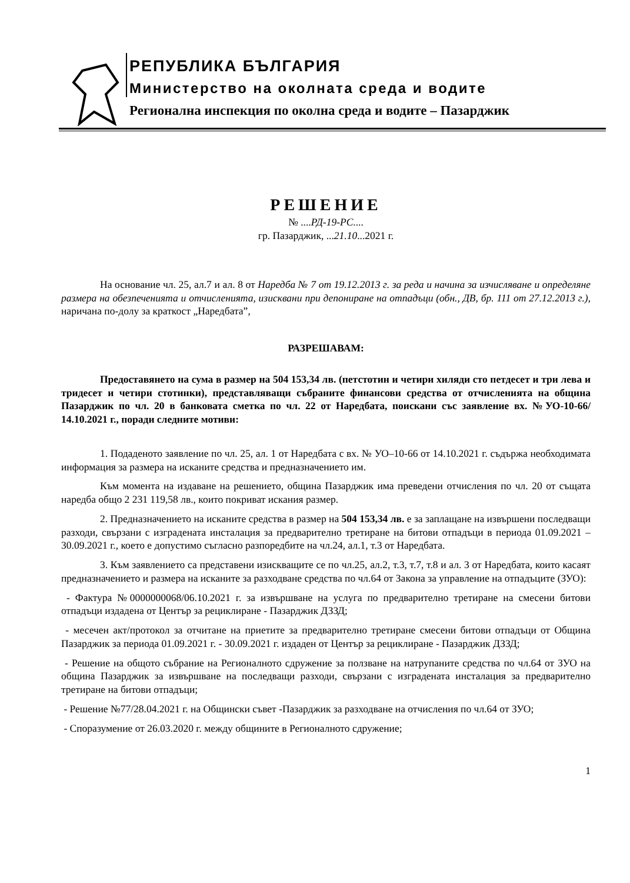РЕПУБЛИКА БЪЛГАРИЯ
Министерство на околната среда и водите
Регионална инспекция по околна среда и водите – Пазарджик
РЕШЕНИЕ
№ ....РД-19-РС....
гр. Пазарджик, ...21.10...2021 г.
На основание чл. 25, ал.7 и ал. 8 от Наредба № 7 от 19.12.2013 г. за реда и начина за изчисляване и определяне размера на обезпеченията и отчисленията, изисквани при депониране на отпадъци (обн., ДВ, бр. 111 от 27.12.2013 г.), наричана по-долу за краткост „Наредбата”,
РАЗРЕШАВАМ:
Предоставянето на сума в размер на 504 153,34 лв. (петстотин и четири хиляди сто петдесет и три лева и тридесет и четири стотинки), представляващи събраните финансови средства от отчисленията на община Пазарджик по чл. 20 в банковата сметка по чл. 22 от Наредбата, поискани със заявление вх. №УО-10-66/ 14.10.2021 г., поради следните мотиви:
1. Подаденото заявление по чл. 25, ал. 1 от Наредбата с вх. № УО–10-66 от 14.10.2021 г. съдържа необходимата информация за размера на исканите средства и предназначението им.
Към момента на издаване на решението, община Пазарджик има преведени отчисления по чл. 20 от същата наредба общо 2 231 119,58 лв., които покриват искания размер.
2. Предназначението на исканите средства в размер на 504 153,34 лв. е за заплащане на извършени последващи разходи, свързани с изградената инсталация за предварително третиране на битови отпадъци в периода 01.09.2021 – 30.09.2021 г., което е допустимо съгласно разпоредбите на чл.24, ал.1, т.3 от Наредбата.
3. Към заявлението са представени изискващите се по чл.25, ал.2, т.3, т.7, т.8 и ал. 3 от Наредбата, които касаят предназначението и размера на исканите за разходване средства по чл.64 от Закона за управление на отпадъците (ЗУО):
- Фактура №0000000068/06.10.2021 г. за извършване на услуга по предварително третиране на смесени битови отпадъци издадена от Център за рециклиране - Пазарджик ДЗЗД;
- месечен акт/протокол за отчитане на приетите за предварително третиране смесени битови отпадъци от Община Пазарджик за периода 01.09.2021 г. - 30.09.2021 г. издаден от Център за рециклиране - Пазарджик ДЗЗД;
- Решение на общото събрание на Регионалното сдружение за ползване на натрупаните средства по чл.64 от ЗУО на община Пазарджик за извършване на последващи разходи, свързани с изградената инсталация за предварително третиране на битови отпадъци;
- Решение №77/28.04.2021 г. на Общински съвет -Пазарджик за разходване на отчисления по чл.64 от ЗУО;
- Споразумение от 26.03.2020 г. между общините в Регионалното сдружение;
1